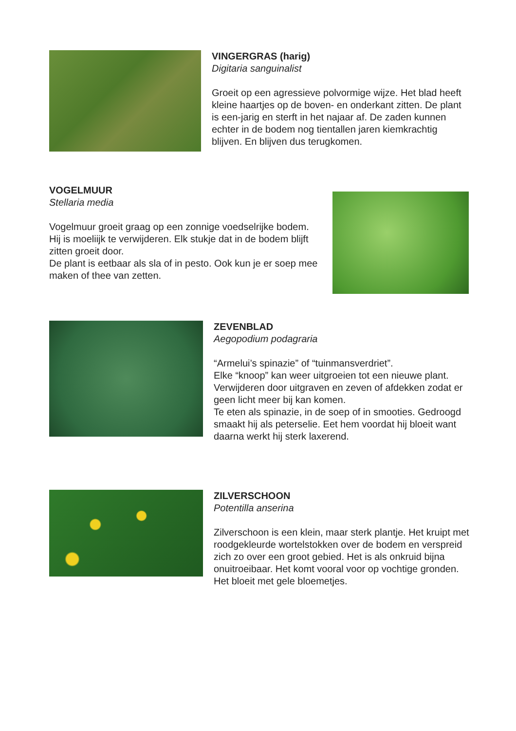VINGERGRAS (harig)
Digitaria sanguinalist
Groeit op een agressieve polvormige wijze. Het blad heeft kleine haartjes op de boven- en onderkant zitten. De plant is een-jarig en sterft in het najaar af. De zaden kunnen echter in de bodem nog tientallen jaren kiemkrachtig blijven. En blijven dus terugkomen.
VOGELMUUR
Stellaria media
Vogelmuur groeit graag op een zonnige voedselrijke bodem. Hij is moeliijk te verwijderen. Elk stukje dat in de bodem blijft zitten groeit door.
De plant is eetbaar als sla of in pesto. Ook kun je er soep mee maken of thee van zetten.
ZEVENBLAD
Aegopodium podagraria
“Armelui’s spinazie” of “tuinmansverdriet”.
Elke “knoop” kan weer uitgroeien tot een nieuwe plant. Verwijderen door uitgraven en zeven of afdekken zodat er geen licht meer bij kan komen.
Te eten als spinazie, in de soep of in smooties. Gedroogd smaakt hij als peterselie. Eet hem voordat hij bloeit want daarna werkt hij sterk laxerend.
ZILVERSCHOON
Potentilla anserina
Zilverschoon is een klein, maar sterk plantje. Het kruipt met roodgekleurde wortelstokken over de bodem en verspreid zich zo over een groot gebied. Het is als onkruid bijna onuitroeibaar. Het komt vooral voor op vochtige gronden. Het bloeit met gele bloemetjes.